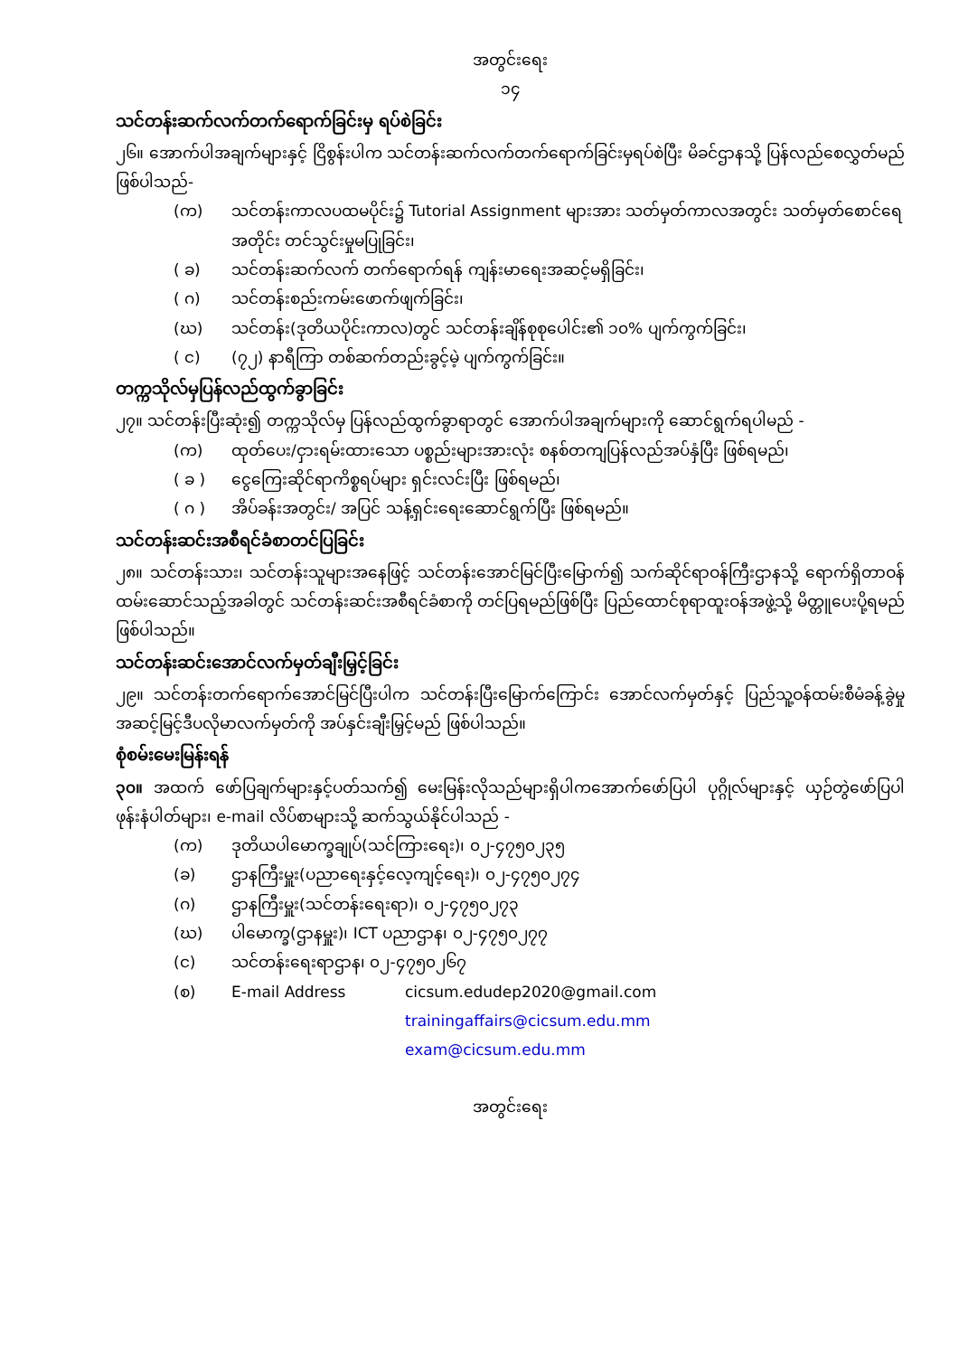အတွင်းရေး
၁၄
သင်တန်းဆက်လက်တက်ရောက်ခြင်းမှ ရပ်စဲခြင်း
၂၆။ အောက်ပါအချက်များနှင့် ငြိစွန်းပါက သင်တန်းဆက်လက်တက်ရောက်ခြင်းမှရပ်စဲပြီး မိခင်ဌာနသို့ ပြန်လည်စေလွှတ်မည် ဖြစ်ပါသည်-
(က) သင်တန်းကာလပထမပိုင်း၌ Tutorial Assignment များအား သတ်မှတ်ကာလအတွင်း သတ်မှတ်စောင်ရေအတိုင်း တင်သွင်းမှုမပြုခြင်း၊
( ခ) သင်တန်းဆက်လက် တက်ရောက်ရန် ကျန်းမာရေးအဆင့်မရှိခြင်း၊
( ဂ) သင်တန်းစည်းကမ်းဖောက်ဖျက်ခြင်း၊
(ဃ) သင်တန်း(ဒုတိယပိုင်းကာလ)တွင် သင်တန်းချိန်စုစုပေါင်း၏ ၁၀% ပျက်ကွက်ခြင်း၊
( င) (၇၂) နာရီကြာ တစ်ဆက်တည်းခွင့်မဲ့ ပျက်ကွက်ခြင်း။
တက္ကသိုလ်မှပြန်လည်ထွက်ခွာခြင်း
၂၇။ သင်တန်းပြီးဆုံး၍ တက္ကသိုလ်မှ ပြန်လည်ထွက်ခွာရာတွင် အောက်ပါအချက်များကို ဆောင်ရွက်ရပါမည် -
(က) ထုတ်ပေး/ငှားရမ်းထားသော ပစ္စည်းများအားလုံး စနစ်တကျပြန်လည်အပ်နှံပြီး ဖြစ်ရမည်၊
( ခ ) ငွေကြေးဆိုင်ရာကိစ္စရပ်များ ရှင်းလင်းပြီး ဖြစ်ရမည်၊
( ဂ ) အိပ်ခန်းအတွင်း/ အပြင် သန့်ရှင်းရေးဆောင်ရွက်ပြီး ဖြစ်ရမည်။
သင်တန်းဆင်းအစီရင်ခံစာတင်ပြခြင်း
၂၈။ သင်တန်းသား၊ သင်တန်းသူများအနေဖြင့် သင်တန်းအောင်မြင်ပြီးမြောက်၍ သက်ဆိုင်ရာဝန်ကြီးဌာနသို့ ရောက်ရှိတာဝန်ထမ်းဆောင်သည့်အခါတွင် သင်တန်းဆင်းအစီရင်ခံစာကို တင်ပြရမည်ဖြစ်ပြီး ပြည်ထောင်စုရာထူးဝန်အဖွဲ့သို့ မိတ္တူပေးပို့ရမည်ဖြစ်ပါသည်။
သင်တန်းဆင်းအောင်လက်မှတ်ချီးမြှင့်ခြင်း
၂၉။ သင်တန်းတက်ရောက်အောင်မြင်ပြီးပါက သင်တန်းပြီးမြောက်ကြောင်း အောင်လက်မှတ်နှင့် ပြည်သူ့ဝန်ထမ်းစီမံခန့်ခွဲမှုအဆင့်မြင့်ဒီပလိုမာလက်မှတ်ကို အပ်နှင်းချီးမြှင့်မည် ဖြစ်ပါသည်။
စုံစမ်းမေးမြန်းရန်
၃၀။ အထက် ဖော်ပြချက်များနှင့်ပတ်သက်၍ မေးမြန်းလိုသည်များရှိပါကအောက်ဖော်ပြပါ ပုဂ္ဂိုလ်များနှင့် ယှဉ်တွဲဖော်ပြပါ ဖုန်းနံပါတ်များ၊ e-mail လိပ်စာများသို့ ဆက်သွယ်နိုင်ပါသည် -
(က) ဒုတိယပါမောက္ခချုပ်(သင်ကြားရေး)၊ ၀၂-၄၇၅၀၂၃၅
(ခ) ဌာနကြီးမှူး(ပညာရေးနှင့်လေ့ကျင့်ရေး)၊ ၀၂-၄၇၅၀၂၇၄
(ဂ) ဌာနကြီးမှူး(သင်တန်းရေးရာ)၊ ၀၂-၄၇၅၀၂၇၃
(ဃ) ပါမောက္ခ(ဌာနမှူး)၊ ICT ပညာဌာန၊ ၀၂-၄၇၅၀၂၇၇
(င) သင်တန်းရေးရာဌာန၊ ၀၂-၄၇၅၀၂၆၇
(စ) E-mail Address cicsum.edudep2020@gmail.com
trainingaffairs@cicsum.edu.mm
exam@cicsum.edu.mm
အတွင်းရေး